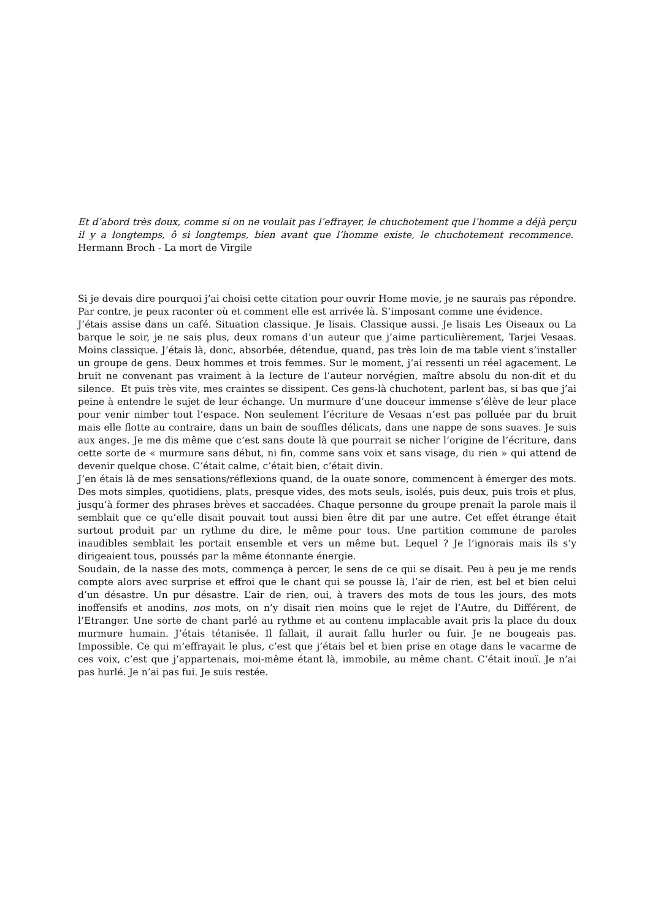Et d’abord très doux, comme si on ne voulait pas l’effrayer, le chuchotement que l’homme a déjà perçu il y a longtemps, ô si longtemps, bien avant que l’homme existe, le chuchotement recommence. Hermann Broch - La mort de Virgile
Si je devais dire pourquoi j’ai choisi cette citation pour ouvrir Home movie, je ne saurais pas répondre. Par contre, je peux raconter où et comment elle est arrivée là. S’imposant comme une évidence.
J’étais assise dans un café. Situation classique. Je lisais. Classique aussi. Je lisais Les Oiseaux ou La barque le soir, je ne sais plus, deux romans d’un auteur que j’aime particulièrement, Tarjei Vesaas. Moins classique. J’étais là, donc, absorbée, détendue, quand, pas très loin de ma table vient s’installer un groupe de gens. Deux hommes et trois femmes. Sur le moment, j’ai ressenti un réel agacement. Le bruit ne convenant pas vraiment à la lecture de l’auteur norvégien, maître absolu du non-dit et du silence. Et puis très vite, mes craintes se dissipent. Ces gens-là chuchotent, parlent bas, si bas que j’ai peine à entendre le sujet de leur échange. Un murmure d’une douceur immense s’élève de leur place pour venir nimber tout l’espace. Non seulement l’écriture de Vesaas n’est pas polluée par du bruit mais elle flotte au contraire, dans un bain de souffles délicats, dans une nappe de sons suaves. Je suis aux anges. Je me dis même que c’est sans doute là que pourrait se nicher l’origine de l’écriture, dans cette sorte de « murmure sans début, ni fin, comme sans voix et sans visage, du rien » qui attend de devenir quelque chose. C’était calme, c’était bien, c’était divin.
J’en étais là de mes sensations/réflexions quand, de la ouate sonore, commencent à émerger des mots. Des mots simples, quotidiens, plats, presque vides, des mots seuls, isolés, puis deux, puis trois et plus, jusqu’à former des phrases brèves et saccadées. Chaque personne du groupe prenait la parole mais il semblait que ce qu’elle disait pouvait tout aussi bien être dit par une autre. Cet effet étrange était surtout produit par un rythme du dire, le même pour tous. Une partition commune de paroles inaudibles semblait les portait ensemble et vers un même but. Lequel ? Je l’ignorais mais ils s’y dirigeaient tous, poussés par la même étonnante énergie.
Soudain, de la nasse des mots, commença à percer, le sens de ce qui se disait. Peu à peu je me rends compte alors avec surprise et effroi que le chant qui se pousse là, l’air de rien, est bel et bien celui d’un désastre. Un pur désastre. L’air de rien, oui, à travers des mots de tous les jours, des mots inoffensifs et anodins, nos mots, on n’y disait rien moins que le rejet de l’Autre, du Différent, de l’Etranger. Une sorte de chant parlé au rythme et au contenu implacable avait pris la place du doux murmure humain. J’étais tétanisée. Il fallait, il aurait fallu hurler ou fuir. Je ne bougeais pas. Impossible. Ce qui m’effrayait le plus, c’est que j’étais bel et bien prise en otage dans le vacarme de ces voix, c’est que j’appartenais, moi-même étant là, immobile, au même chant. C’était inouï. Je n’ai pas hurlé. Je n’ai pas fui. Je suis restée.